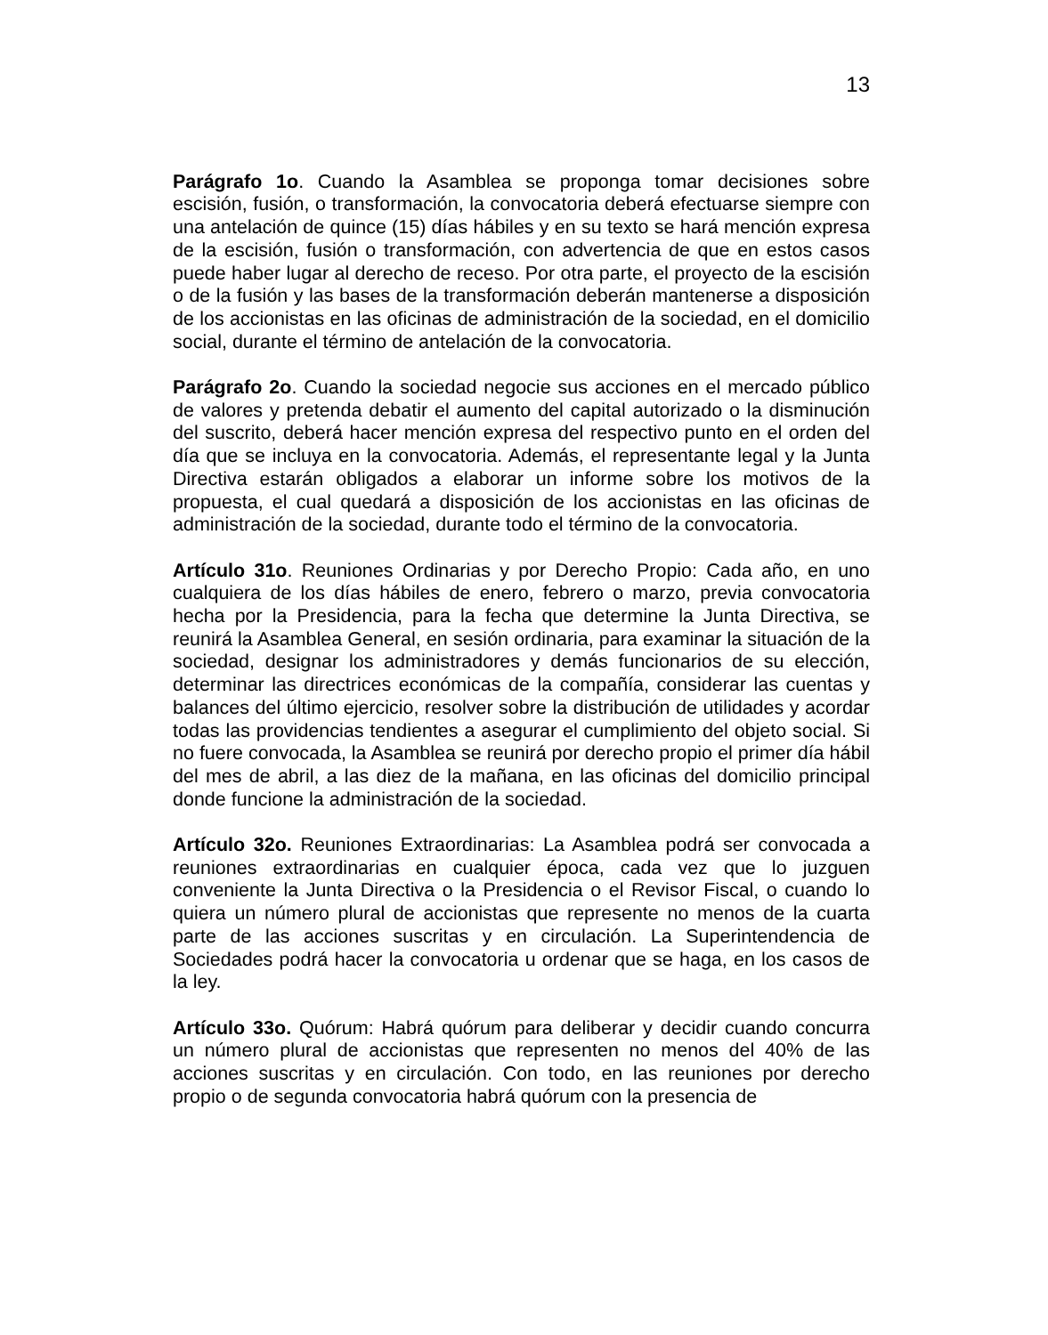13
Parágrafo 1o. Cuando la Asamblea se proponga tomar decisiones sobre escisión, fusión, o transformación, la convocatoria deberá efectuarse siempre con una antelación de quince (15) días hábiles y en su texto se hará mención expresa de la escisión, fusión o transformación, con advertencia de que en estos casos puede haber lugar al derecho de receso. Por otra parte, el proyecto de la escisión o de la fusión y las bases de la transformación deberán mantenerse a disposición de los accionistas en las oficinas de administración de la sociedad, en el domicilio social, durante el término de antelación de la convocatoria.
Parágrafo 2o. Cuando la sociedad negocie sus acciones en el mercado público de valores y pretenda debatir el aumento del capital autorizado o la disminución del suscrito, deberá hacer mención expresa del respectivo punto en el orden del día que se incluya en la convocatoria. Además, el representante legal y la Junta Directiva estarán obligados a elaborar un informe sobre los motivos de la propuesta, el cual quedará a disposición de los accionistas en las oficinas de administración de la sociedad, durante todo el término de la convocatoria.
Artículo 31o. Reuniones Ordinarias y por Derecho Propio: Cada año, en uno cualquiera de los días hábiles de enero, febrero o marzo, previa convocatoria hecha por la Presidencia, para la fecha que determine la Junta Directiva, se reunirá la Asamblea General, en sesión ordinaria, para examinar la situación de la sociedad, designar los administradores y demás funcionarios de su elección, determinar las directrices económicas de la compañía, considerar las cuentas y balances del último ejercicio, resolver sobre la distribución de utilidades y acordar todas las providencias tendientes a asegurar el cumplimiento del objeto social. Si no fuere convocada, la Asamblea se reunirá por derecho propio el primer día hábil del mes de abril, a las diez de la mañana, en las oficinas del domicilio principal donde funcione la administración de la sociedad.
Artículo 32o. Reuniones Extraordinarias: La Asamblea podrá ser convocada a reuniones extraordinarias en cualquier época, cada vez que lo juzguen conveniente la Junta Directiva o la Presidencia o el Revisor Fiscal, o cuando lo quiera un número plural de accionistas que represente no menos de la cuarta parte de las acciones suscritas y en circulación. La Superintendencia de Sociedades podrá hacer la convocatoria u ordenar que se haga, en los casos de la ley.
Artículo 33o. Quórum: Habrá quórum para deliberar y decidir cuando concurra un número plural de accionistas que representen no menos del 40% de las acciones suscritas y en circulación. Con todo, en las reuniones por derecho propio o de segunda convocatoria habrá quórum con la presencia de